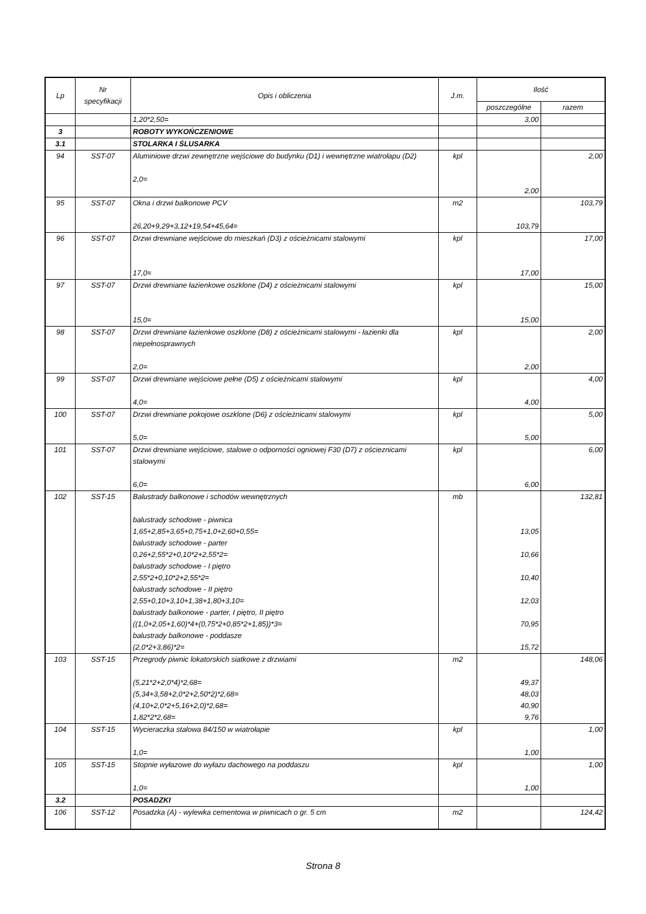| Lp | Nr specyfikacji | Opis i obliczenia | J.m. | Ilość | |
| --- | --- | --- | --- | --- | --- |
| | | | | poszczególne | razem |
| | | 1,20*2,50= | | 3,00 | |
| 3 | | ROBOTY WYKOŃCZENIOWE | | | |
| 3.1 | | STOLARKA I ŚLUSARKA | | | |
| 94 | SST-07 | Aluminiowe drzwi zewnętrzne wejściowe do budynku (D1) i wewnętrzne wiatrołapu (D2) 2,0= | kpl | 2,00 | 2,00 |
| 95 | SST-07 | Okna i drzwi balkonowe PCV 26,20+9,29+3,12+19,54+45,64= | m2 | 103,79 | 103,79 |
| 96 | SST-07 | Drzwi drewniane wejściowe do mieszkań (D3) z ościeżnicami stalowymi 17,0= | kpl | 17,00 | 17,00 |
| 97 | SST-07 | Drzwi drewniane łazienkowe oszklone (D4) z ościeżnicami stalowymi 15,0= | kpl | 15,00 | 15,00 |
| 98 | SST-07 | Drzwi drewniane łazienkowe oszklone (D8) z ościeżnicami stalowymi - łazienki dla niepełnosprawnych 2,0= | kpl | 2,00 | 2,00 |
| 99 | SST-07 | Drzwi drewniane wejściowe pełne (D5) z ościeżnicami stalowymi 4,0= | kpl | 4,00 | 4,00 |
| 100 | SST-07 | Drzwi drewniane pokojowe oszklone (D6) z ościeżnicami stalowymi 5,0= | kpl | 5,00 | 5,00 |
| 101 | SST-07 | Drzwi drewniane wejściowe, stalowe o odporności ogniowej F30 (D7) z ościeznicami stalowymi 6,0= | kpl | 6,00 | 6,00 |
| 102 | SST-15 | Balustrady balkonowe i schodów wewnętrznych balustrady schodowe - piwnica 1,65+2,85+3,65+0,75+1,0+2,60+0,55= balustrady schodowe - parter 0,26+2,55*2+0,10*2+2,55*2= balustrady schodowe - I piętro 2,55*2+0,10*2+2,55*2= balustrady schodowe - II piętro 2,55+0,10+3,10+1,38+1,80+3,10= balustrady balkonowe - parter, I piętro, II piętro ((1,0+2,05+1,60)*4+(0,75*2+0,85*2+1,85))*3= balustrady balkonowe - poddasze (2,0*2+3,86)*2= | mb | 13,05 10,66 10,40 12,03 70,95 15,72 | 132,81 |
| 103 | SST-15 | Przegrody piwnic lokatorskich siatkowe z drzwiami (5,21*2+2,0*4)*2,68= (5,34+3,58+2,0*2+2,50*2)*2,68= (4,10+2,0*2+5,16+2,0)*2,68= 1,82*2*2,68= | m2 | 49,37 48,03 40,90 9,76 | 148,06 |
| 104 | SST-15 | Wycieraczka stalowa 84/150 w wiatrołapie 1,0= | kpl | 1,00 | 1,00 |
| 105 | SST-15 | Stopnie wyłazowe do wyłazu dachowego na poddaszu 1,0= | kpl | 1,00 | 1,00 |
| 3.2 | | POSADZKI | | | |
| 106 | SST-12 | Posadzka (A) - wylewka cementowa w piwnicach o gr. 5 cm | m2 | | 124,42 |
Strona 8